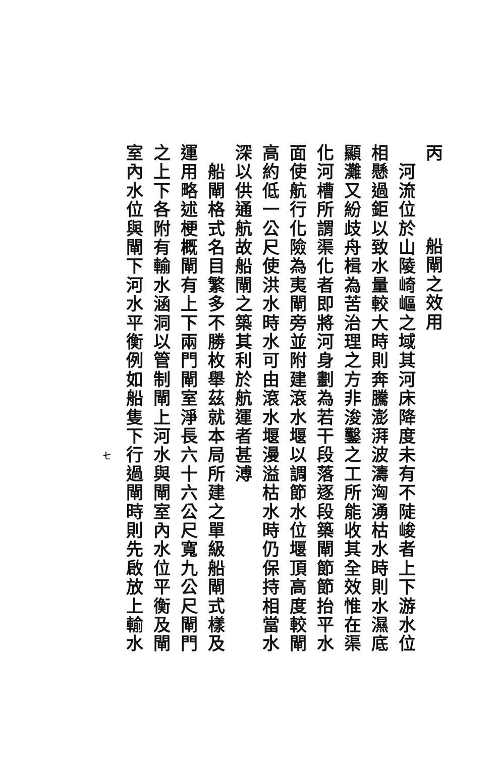丙　船閘之效用
　河流位於山陵崎嶇之域其河床降度未有不陡峻者上下游水位
相懸過鉅以致水量較大時則奔騰澎湃波濤洶湧枯水時則水濕底
顯灘又紛歧舟楫為苦治理之方非浚鑿之工所能收其全效惟在渠
化河槽所謂渠化者即將河身劃為若干段落逐段築閘節節抬平水
面使航行化險為夷閘旁並附建滾水堰以調節水位堰頂高度較閘
高約低一公尺使洪水時水可由滾水堰漫溢枯水時仍保持相當水
深以供通航故船閘之築其利於航運者甚溥
　船閘格式名目繁多不勝枚舉茲就本局所建之單級船閘式樣及
運用略述梗概閘有上下兩門閘室淨長六十六公尺寬九公尺閘門
之上下各附有輸水涵洞以管制閘上河水與閘室內水位平衡及閘
室內水位與閘下河水平衡例如船隻下行過閘時則先啟放上輸水
七